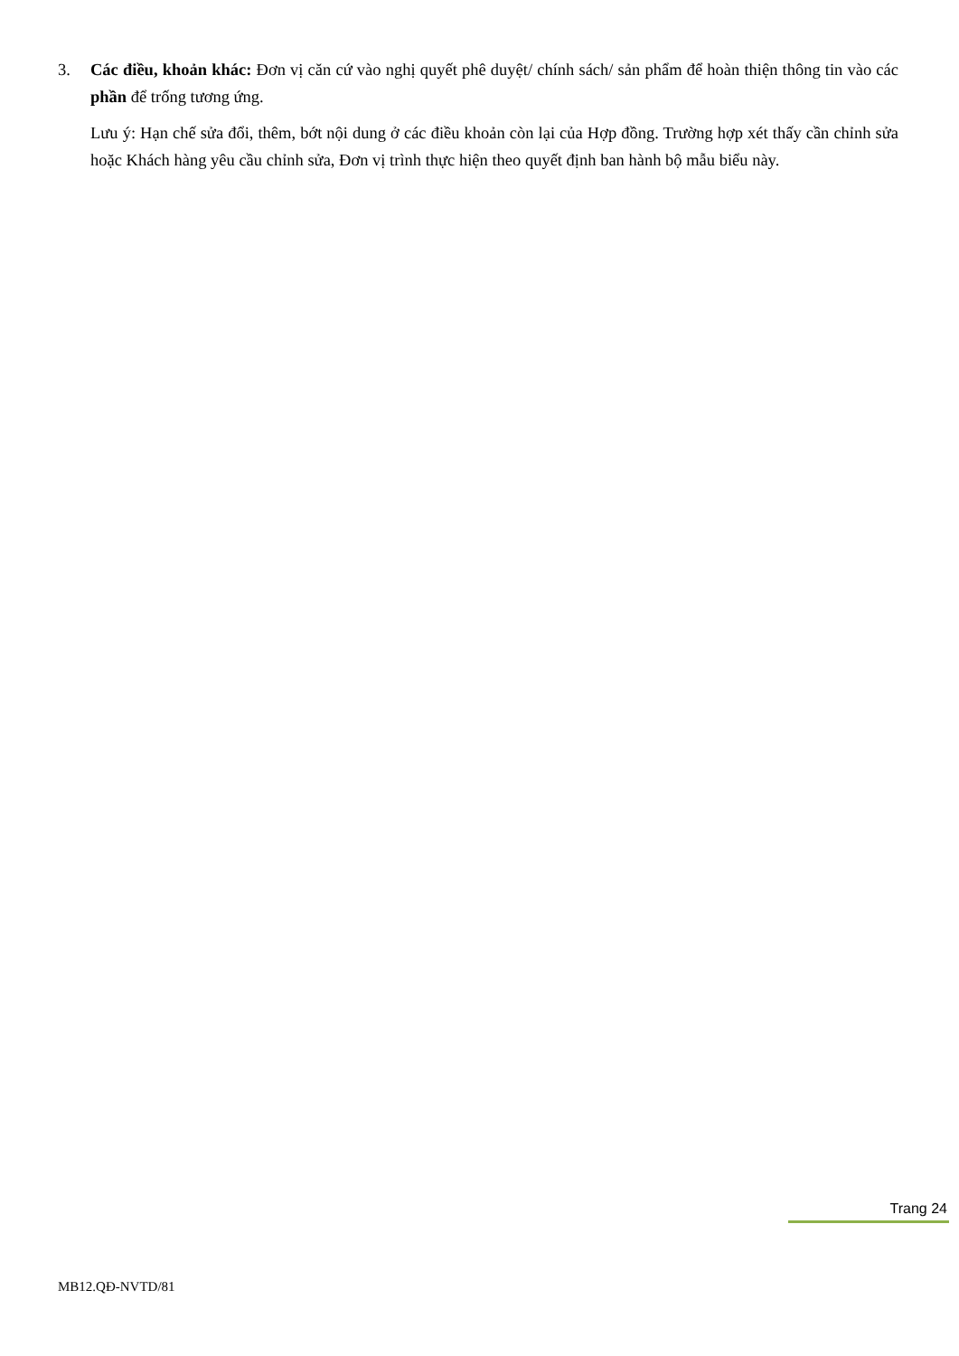3. Các điều, khoản khác: Đơn vị căn cứ vào nghị quyết phê duyệt/ chính sách/ sản phẩm để hoàn thiện thông tin vào các phần để trống tương ứng.
Lưu ý: Hạn chế sửa đổi, thêm, bớt nội dung ở các điều khoản còn lại của Hợp đồng. Trường hợp xét thấy cần chỉnh sửa hoặc Khách hàng yêu cầu chỉnh sửa, Đơn vị trình thực hiện theo quyết định ban hành bộ mẫu biểu này.
Trang 24
MB12.QĐ-NVTD/81